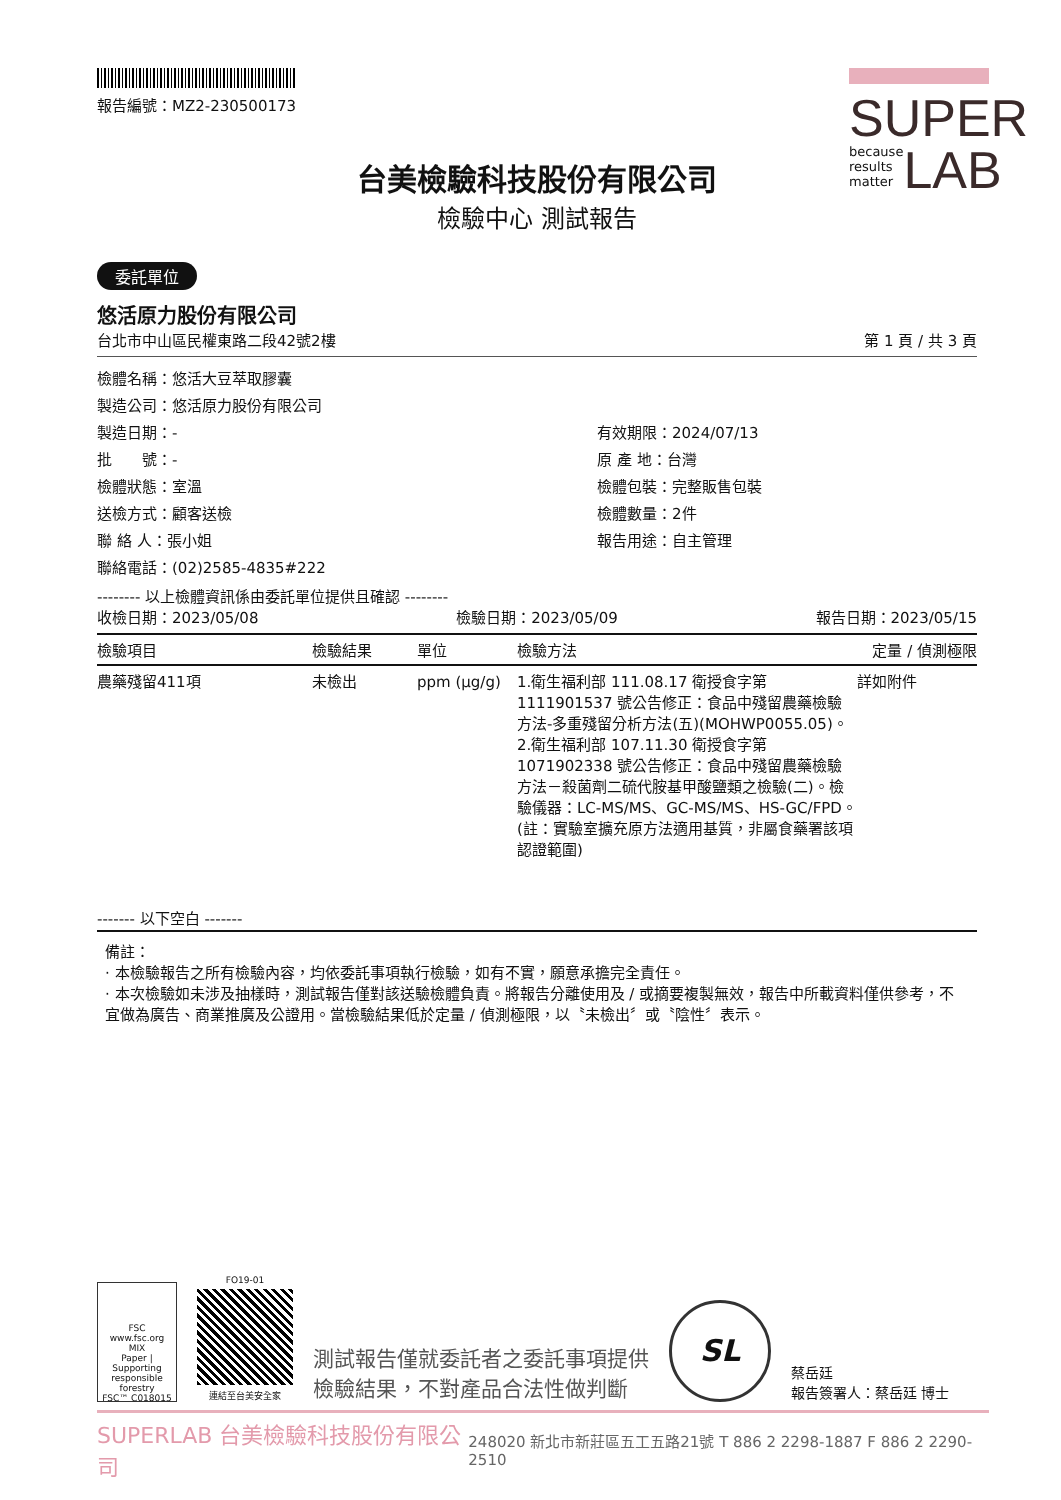報告編號：MZ2-230500173
SUPER
because
results
matter LAB
台美檢驗科技股份有限公司
檢驗中心 測試報告
委託單位
悠活原力股份有限公司
台北市中山區民權東路二段42號2樓 第 1 頁 / 共 3 頁
檢體名稱：悠活大豆萃取膠囊
製造公司：悠活原力股份有限公司
製造日期：-
有效期限：2024/07/13
批　　號：-
原 產 地：台灣
檢體狀態：室溫
檢體包裝：完整販售包裝
送檢方式：顧客送檢
檢體數量：2件
聯 絡 人：張小姐
報告用途：自主管理
聯絡電話：(02)2585-4835#222
-------- 以上檢體資訊係由委託單位提供且確認 --------
收檢日期：2023/05/08 檢驗日期：2023/05/09 報告日期：2023/05/15
| 檢驗項目 | 檢驗結果 | 單位 | 檢驗方法 | 定量 / 偵測極限 |
| --- | --- | --- | --- | --- |
| 農藥殘留411項 | 未檢出 | ppm (μg/g) | 1.衛生福利部 111.08.17 衛授食字第1111901537 號公告修正：食品中殘留農藥檢驗方法-多重殘留分析方法(五)(MOHWP0055.05)。 2.衛生福利部 107.11.30 衛授食字第1071902338 號公告修正：食品中殘留農藥檢驗方法－殺菌劑二硫代胺基甲酸鹽類之檢驗(二)。檢驗儀器：LC-MS/MS、GC-MS/MS、HS-GC/FPD。(註：實驗室擴充原方法適用基質，非屬食藥署該項認證範圍) | 詳如附件 |
------- 以下空白 -------
備註：
· 本檢驗報告之所有檢驗內容，均依委託事項執行檢驗，如有不實，願意承擔完全責任。
· 本次檢驗如未涉及抽樣時，測試報告僅對該送驗檢體負責。將報告分離使用及 / 或摘要複製無效，報告中所載資料僅供參考，不宜做為廣告、商業推廣及公證用。當檢驗結果低於定量 / 偵測極限，以〝未檢出〞或〝陰性〞表示。
FSC
www.fsc.org
MIX
Paper | Supporting responsible forestry
FSC™ C018015
FO19-01
連結至台美安全家
測試報告僅就委託者之委託事項提供
檢驗結果，不對產品合法性做判斷
SL
蔡岳廷
報告簽署人：蔡岳廷 博士
SUPERLAB 台美檢驗科技股份有限公司 248020 新北市新莊區五工五路21號 T 886 2 2298-1887 F 886 2 2290-2510